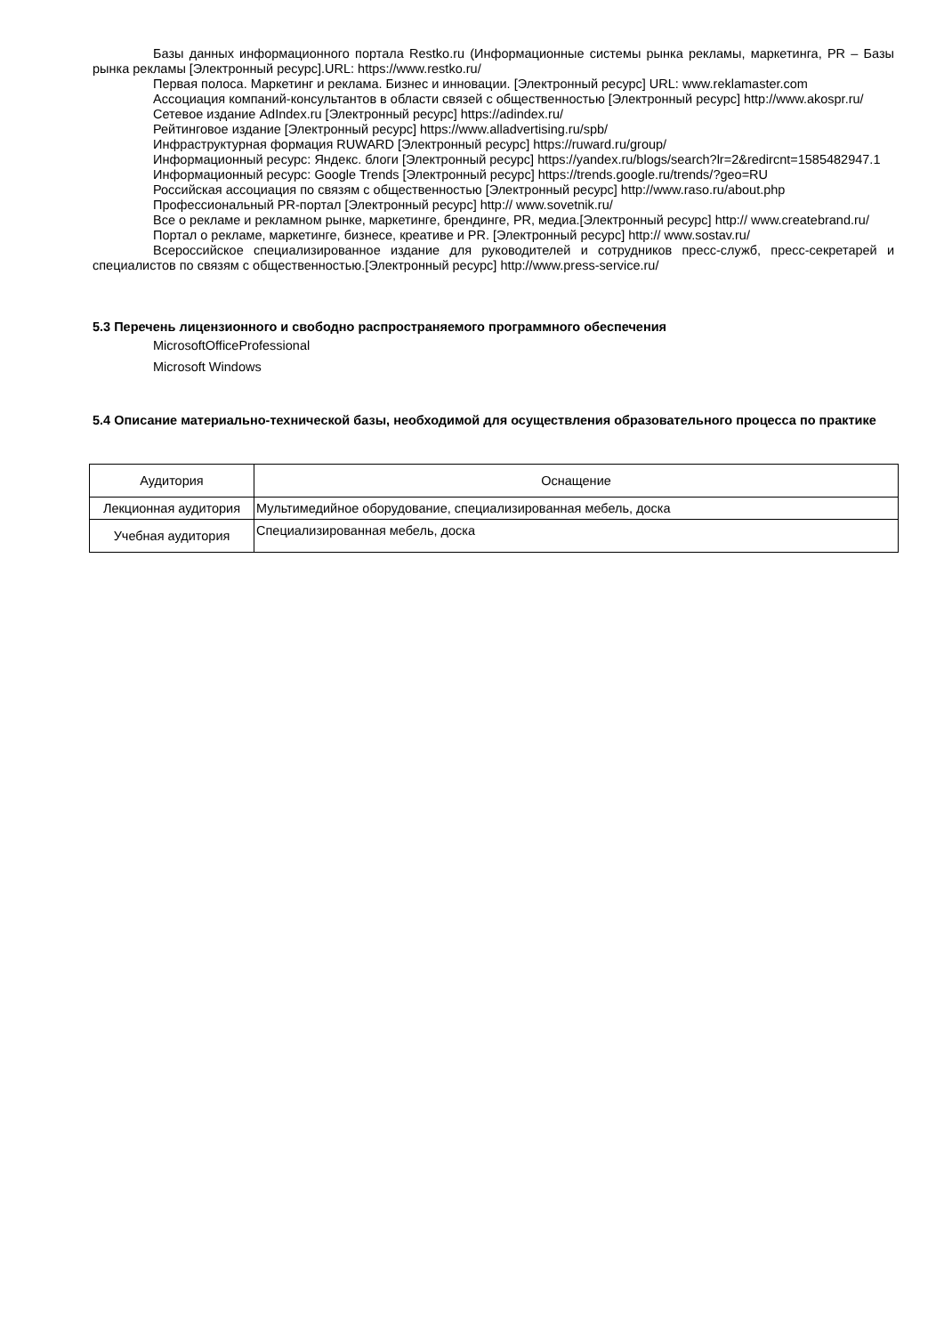Базы данных информационного портала Restko.ru (Информационные системы рынка рекламы, маркетинга, PR – Базы рынка рекламы [Электронный ресурс].URL: https://www.restko.ru/
Первая полоса. Маркетинг и реклама. Бизнес и инновации. [Электронный ресурс] URL: www.reklamaster.com
Ассоциация компаний-консультантов в области связей с общественностью [Электронный ресурс] http://www.akospr.ru/
Сетевое издание AdIndex.ru [Электронный ресурс] https://adindex.ru/
Рейтинговое издание [Электронный ресурс] https://www.alladvertising.ru/spb/
Инфраструктурная формация RUWARD [Электронный ресурс] https://ruward.ru/group/
Информационный ресурс: Яндекс. блоги [Электронный ресурс] https://yandex.ru/blogs/search?lr=2&redircnt=1585482947.1
Информационный ресурс: Google Trends [Электронный ресурс] https://trends.google.ru/trends/?geo=RU
Российская ассоциация по связям с общественностью [Электронный ресурс] http://www.raso.ru/about.php
Профессиональный PR-портал [Электронный ресурс] http:// www.sovetnik.ru/
Все о рекламе и рекламном рынке, маркетинге, брендинге, PR, медиа.[Электронный ресурс] http:// www.createbrand.ru/
Портал о рекламе, маркетинге, бизнесе, креативе и PR. [Электронный ресурс] http:// www.sostav.ru/
Всероссийское специализированное издание для руководителей и сотрудников пресс-служб, пресс-секретарей и специалистов по связям с общественностью.[Электронный ресурс] http://www.press-service.ru/
5.3 Перечень лицензионного и свободно распространяемого программного обеспечения
MicrosoftOfficeProfessional
Microsoft Windows
5.4 Описание материально-технической базы, необходимой для осуществления образовательного процесса по практике
| Аудитория | Оснащение |
| --- | --- |
| Лекционная аудитория | Мультимедийное оборудование, специализированная мебель, доска |
| Учебная аудитория | Специализированная мебель, доска |